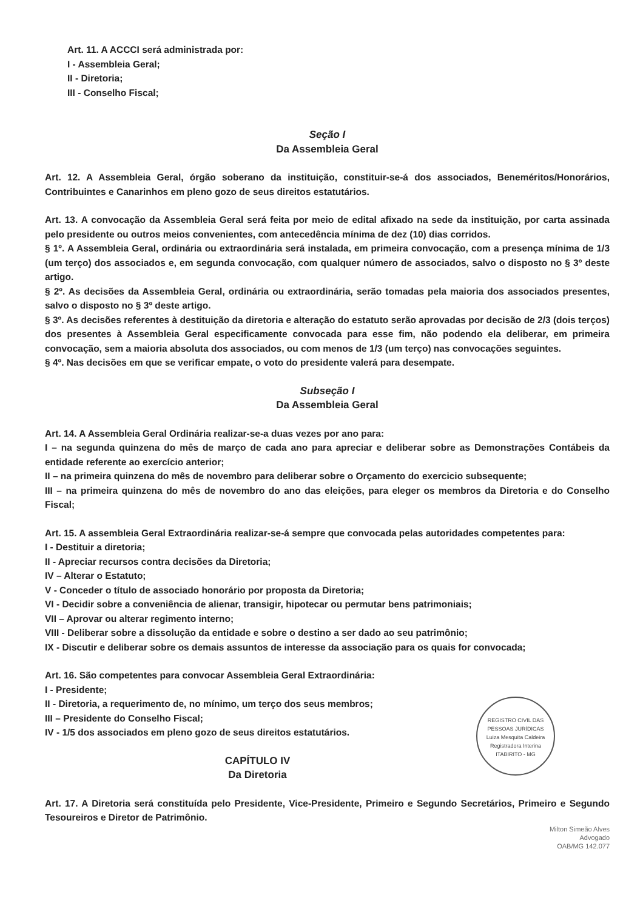Art. 11. A ACCCI será administrada por:
I - Assembleia Geral;
II - Diretoria;
III - Conselho Fiscal;
Seção I
Da Assembleia Geral
Art. 12. A Assembleia Geral, órgão soberano da instituição, constituir-se-á dos associados, Beneméritos/Honorários, Contribuintes e Canarinhos em pleno gozo de seus direitos estatutários.
Art. 13. A convocação da Assembleia Geral será feita por meio de edital afixado na sede da instituição, por carta assinada pelo presidente ou outros meios convenientes, com antecedência mínima de dez (10) dias corridos.
§ 1º. A Assembleia Geral, ordinária ou extraordinária será instalada, em primeira convocação, com a presença mínima de 1/3 (um terço) dos associados e, em segunda convocação, com qualquer número de associados, salvo o disposto no § 3º deste artigo.
§ 2º. As decisões da Assembleia Geral, ordinária ou extraordinária, serão tomadas pela maioria dos associados presentes, salvo o disposto no § 3º deste artigo.
§ 3º. As decisões referentes à destituição da diretoria e alteração do estatuto serão aprovadas por decisão de 2/3 (dois terços) dos presentes à Assembleia Geral especificamente convocada para esse fim, não podendo ela deliberar, em primeira convocação, sem a maioria absoluta dos associados, ou com menos de 1/3 (um terço) nas convocações seguintes.
§ 4º. Nas decisões em que se verificar empate, o voto do presidente valerá para desempate.
Subseção I
Da Assembleia Geral
Art. 14. A Assembleia Geral Ordinária realizar-se-a duas vezes por ano para:
I – na segunda quinzena do mês de março de cada ano para apreciar e deliberar sobre as Demonstrações Contábeis da entidade referente ao exercício anterior;
II – na primeira quinzena do mês de novembro para deliberar sobre o Orçamento do exercicio subsequente;
III – na primeira quinzena do mês de novembro do ano das eleições, para eleger os membros da Diretoria e do Conselho Fiscal;
Art. 15. A assembleia Geral Extraordinária realizar-se-á sempre que convocada pelas autoridades competentes para:
I - Destituir a diretoria;
II - Apreciar recursos contra decisões da Diretoria;
IV – Alterar o Estatuto;
V - Conceder o título de associado honorário por proposta da Diretoria;
VI - Decidir sobre a conveniência de alienar, transigir, hipotecar ou permutar bens patrimoniais;
VII – Aprovar ou alterar regimento interno;
VIII - Deliberar sobre a dissolução da entidade e sobre o destino a ser dado ao seu patrimônio;
IX - Discutir e deliberar sobre os demais assuntos de interesse da associação para os quais for convocada;
Art. 16. São competentes para convocar Assembleia Geral Extraordinária:
I - Presidente;
REGISTRO CIVIL DAS PESSOAS JURÍDICAS
Luiza Mesquita Caldeira
Registradora Interina
ITABIRITO - MG
II - Diretoria, a requerimento de, no mínimo, um terço dos seus membros;
III – Presidente do Conselho Fiscal;
IV - 1/5 dos associados em pleno gozo de seus direitos estatutários.
CAPÍTULO IV
Da Diretoria
Art. 17. A Diretoria será constituída pelo Presidente, Vice-Presidente, Primeiro e Segundo Secretários, Primeiro e Segundo Tesoureiros e Diretor de Patrimônio.
Milton Simeão Alves
Advogado
OAB/MG 142.077